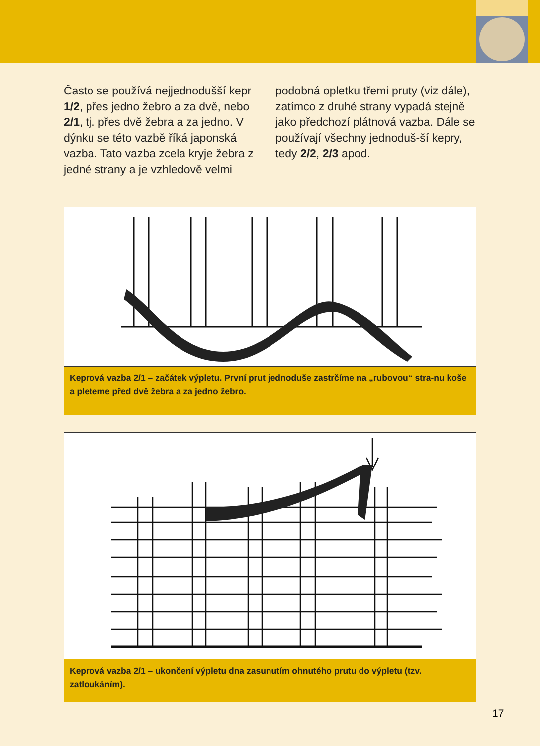Často se používá nejjednodušší kepr 1/2, přes jedno žebro a za dvě, nebo 2/1, tj. přes dvě žebra a za jedno. V dýnku se této vazbě říká japonská vazba. Tato vazba zcela kryje žebra z jedné strany a je vzhledově velmi
podobná opletku třemi pruty (viz dále), zatímco z druhé strany vypadá stejně jako předchozí plátnová vazba. Dále se používají všechny jednoduš-ší kepry, tedy 2/2, 2/3 apod.
Keprová vazba 2/1 – začátek výpletu. První prut jednoduše zastrčíme na „rubovou“ stra-nu koše a pleteme před dvě žebra a za jedno žebro.
Keprová vazba 2/1 – ukončení výpletu dna zasunutím ohnutého prutu do výpletu (tzv. zatloukáním).
17